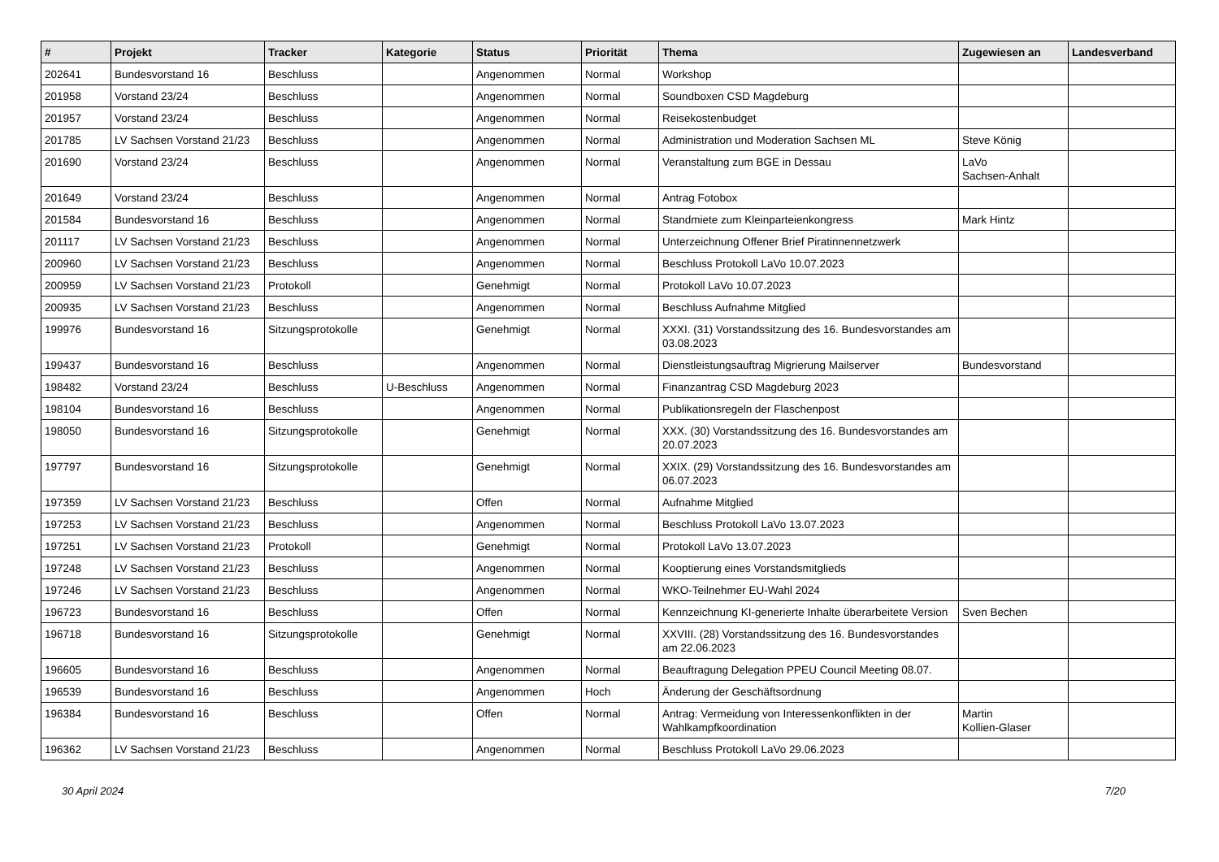| # | Projekt | Tracker | Kategorie | Status | Priorität | Thema | Zugewiesen an | Landesverband |
| --- | --- | --- | --- | --- | --- | --- | --- | --- |
| 202641 | Bundesvorstand 16 | Beschluss | | Angenommen | Normal | Workshop | | |
| 201958 | Vorstand 23/24 | Beschluss | | Angenommen | Normal | Soundboxen CSD Magdeburg | | |
| 201957 | Vorstand 23/24 | Beschluss | | Angenommen | Normal | Reisekostenbudget | | |
| 201785 | LV Sachsen Vorstand 21/23 | Beschluss | | Angenommen | Normal | Administration und Moderation Sachsen ML | Steve König | |
| 201690 | Vorstand 23/24 | Beschluss | | Angenommen | Normal | Veranstaltung zum BGE in Dessau | LaVo Sachsen-Anhalt | |
| 201649 | Vorstand 23/24 | Beschluss | | Angenommen | Normal | Antrag Fotobox | | |
| 201584 | Bundesvorstand 16 | Beschluss | | Angenommen | Normal | Standmiete zum Kleinparteienkongress | Mark Hintz | |
| 201117 | LV Sachsen Vorstand 21/23 | Beschluss | | Angenommen | Normal | Unterzeichnung Offener Brief Piratinnennetzwerk | | |
| 200960 | LV Sachsen Vorstand 21/23 | Beschluss | | Angenommen | Normal | Beschluss Protokoll LaVo 10.07.2023 | | |
| 200959 | LV Sachsen Vorstand 21/23 | Protokoll | | Genehmigt | Normal | Protokoll LaVo 10.07.2023 | | |
| 200935 | LV Sachsen Vorstand 21/23 | Beschluss | | Angenommen | Normal | Beschluss Aufnahme Mitglied | | |
| 199976 | Bundesvorstand 16 | Sitzungsprotokolle | | Genehmigt | Normal | XXXI. (31) Vorstandssitzung des 16. Bundesvorstandes am 03.08.2023 | | |
| 199437 | Bundesvorstand 16 | Beschluss | | Angenommen | Normal | Dienstleistungsauftrag Migrierung Mailserver | Bundesvorstand | |
| 198482 | Vorstand 23/24 | Beschluss | U-Beschluss | Angenommen | Normal | Finanzantrag CSD Magdeburg 2023 | | |
| 198104 | Bundesvorstand 16 | Beschluss | | Angenommen | Normal | Publikationsregeln der Flaschenpost | | |
| 198050 | Bundesvorstand 16 | Sitzungsprotokolle | | Genehmigt | Normal | XXX. (30) Vorstandssitzung des 16. Bundesvorstandes am 20.07.2023 | | |
| 197797 | Bundesvorstand 16 | Sitzungsprotokolle | | Genehmigt | Normal | XXIX. (29) Vorstandssitzung des 16. Bundesvorstandes am 06.07.2023 | | |
| 197359 | LV Sachsen Vorstand 21/23 | Beschluss | | Offen | Normal | Aufnahme Mitglied | | |
| 197253 | LV Sachsen Vorstand 21/23 | Beschluss | | Angenommen | Normal | Beschluss Protokoll LaVo 13.07.2023 | | |
| 197251 | LV Sachsen Vorstand 21/23 | Protokoll | | Genehmigt | Normal | Protokoll LaVo 13.07.2023 | | |
| 197248 | LV Sachsen Vorstand 21/23 | Beschluss | | Angenommen | Normal | Kooptierung eines Vorstandsmitglieds | | |
| 197246 | LV Sachsen Vorstand 21/23 | Beschluss | | Angenommen | Normal | WKO-Teilnehmer EU-Wahl 2024 | | |
| 196723 | Bundesvorstand 16 | Beschluss | | Offen | Normal | Kennzeichnung KI-generierte Inhalte überarbeitete Version | Sven Bechen | |
| 196718 | Bundesvorstand 16 | Sitzungsprotokolle | | Genehmigt | Normal | XXVIII. (28) Vorstandssitzung des 16. Bundesvorstandes am 22.06.2023 | | |
| 196605 | Bundesvorstand 16 | Beschluss | | Angenommen | Normal | Beauftragung Delegation PPEU Council Meeting 08.07. | | |
| 196539 | Bundesvorstand 16 | Beschluss | | Angenommen | Hoch | Änderung der Geschäftsordnung | | |
| 196384 | Bundesvorstand 16 | Beschluss | | Offen | Normal | Antrag: Vermeidung von Interessenkonflikten in der Wahlkampfkoordination | Martin Kollien-Glaser | |
| 196362 | LV Sachsen Vorstand 21/23 | Beschluss | | Angenommen | Normal | Beschluss Protokoll LaVo 29.06.2023 | | |
30 April 2024 7/20